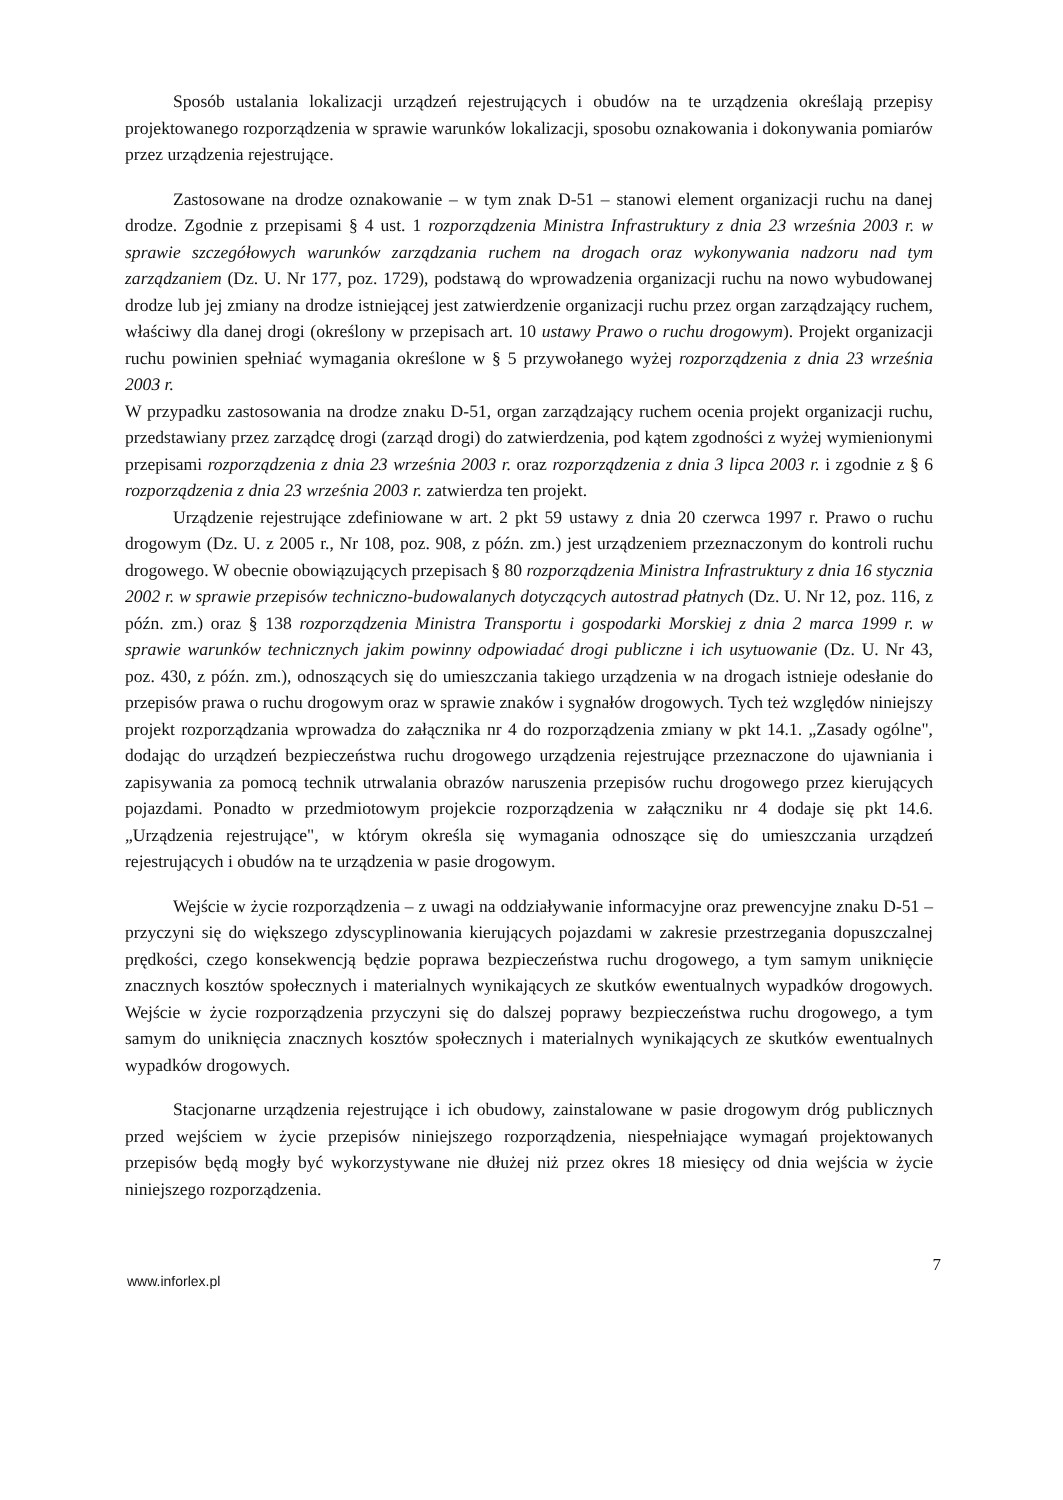Sposób ustalania lokalizacji urządzeń rejestrujących i obudów na te urządzenia określają przepisy projektowanego rozporządzenia w sprawie warunków lokalizacji, sposobu oznakowania i dokonywania pomiarów przez urządzenia rejestrujące.
Zastosowane na drodze oznakowanie – w tym znak D-51 – stanowi element organizacji ruchu na danej drodze. Zgodnie z przepisami § 4 ust. 1 rozporządzenia Ministra Infrastruktury z dnia 23 września 2003 r. w sprawie szczegółowych warunków zarządzania ruchem na drogach oraz wykonywania nadzoru nad tym zarządzaniem (Dz. U. Nr 177, poz. 1729), podstawą do wprowadzenia organizacji ruchu na nowo wybudowanej drodze lub jej zmiany na drodze istniejącej jest zatwierdzenie organizacji ruchu przez organ zarządzający ruchem, właściwy dla danej drogi (określony w przepisach art. 10 ustawy Prawo o ruchu drogowym). Projekt organizacji ruchu powinien spełniać wymagania określone w § 5 przywołanego wyżej rozporządzenia z dnia 23 września 2003 r.
W przypadku zastosowania na drodze znaku D-51, organ zarządzający ruchem ocenia projekt organizacji ruchu, przedstawiany przez zarządcę drogi (zarząd drogi) do zatwierdzenia, pod kątem zgodności z wyżej wymienionymi przepisami rozporządzenia z dnia 23 września 2003 r. oraz rozporządzenia z dnia 3 lipca 2003 r. i zgodnie z § 6 rozporządzenia z dnia 23 września 2003 r. zatwierdza ten projekt.
Urządzenie rejestrujące zdefiniowane w art. 2 pkt 59 ustawy z dnia 20 czerwca 1997 r. Prawo o ruchu drogowym (Dz. U. z 2005 r., Nr 108, poz. 908, z późn. zm.) jest urządzeniem przeznaczonym do kontroli ruchu drogowego. W obecnie obowiązujących przepisach § 80 rozporządzenia Ministra Infrastruktury z dnia 16 stycznia 2002 r. w sprawie przepisów techniczno-budowalanych dotyczących autostrad płatnych (Dz. U. Nr 12, poz. 116, z późn. zm.) oraz § 138 rozporządzenia Ministra Transportu i gospodarki Morskiej z dnia 2 marca 1999 r. w sprawie warunków technicznych jakim powinny odpowiadać drogi publiczne i ich usytuowanie (Dz. U. Nr 43, poz. 430, z późn. zm.), odnoszących się do umieszczania takiego urządzenia w na drogach istnieje odesłanie do przepisów prawa o ruchu drogowym oraz w sprawie znaków i sygnałów drogowych. Tych też względów niniejszy projekt rozporządzania wprowadza do załącznika nr 4 do rozporządzenia zmiany w pkt 14.1. „Zasady ogólne", dodając do urządzeń bezpieczeństwa ruchu drogowego urządzenia rejestrujące przeznaczone do ujawniania i zapisywania za pomocą technik utrwalania obrazów naruszenia przepisów ruchu drogowego przez kierujących pojazdami. Ponadto w przedmiotowym projekcie rozporządzenia w załączniku nr 4 dodaje się pkt 14.6. „Urządzenia rejestrujące", w którym określa się wymagania odnoszące się do umieszczania urządzeń rejestrujących i obudów na te urządzenia w pasie drogowym.
Wejście w życie rozporządzenia – z uwagi na oddziaływanie informacyjne oraz prewencyjne znaku D-51 – przyczyni się do większego zdyscyplinowania kierujących pojazdami w zakresie przestrzegania dopuszczalnej prędkości, czego konsekwencją będzie poprawa bezpieczeństwa ruchu drogowego, a tym samym uniknięcie znacznych kosztów społecznych i materialnych wynikających ze skutków ewentualnych wypadków drogowych. Wejście w życie rozporządzenia przyczyni się do dalszej poprawy bezpieczeństwa ruchu drogowego, a tym samym do uniknięcia znacznych kosztów społecznych i materialnych wynikających ze skutków ewentualnych wypadków drogowych.
Stacjonarne urządzenia rejestrujące i ich obudowy, zainstalowane w pasie drogowym dróg publicznych przed wejściem w życie przepisów niniejszego rozporządzenia, niespełniające wymagań projektowanych przepisów będą mogły być wykorzystywane nie dłużej niż przez okres 18 miesięcy od dnia wejścia w życie niniejszego rozporządzenia.
www.inforlex.pl 7